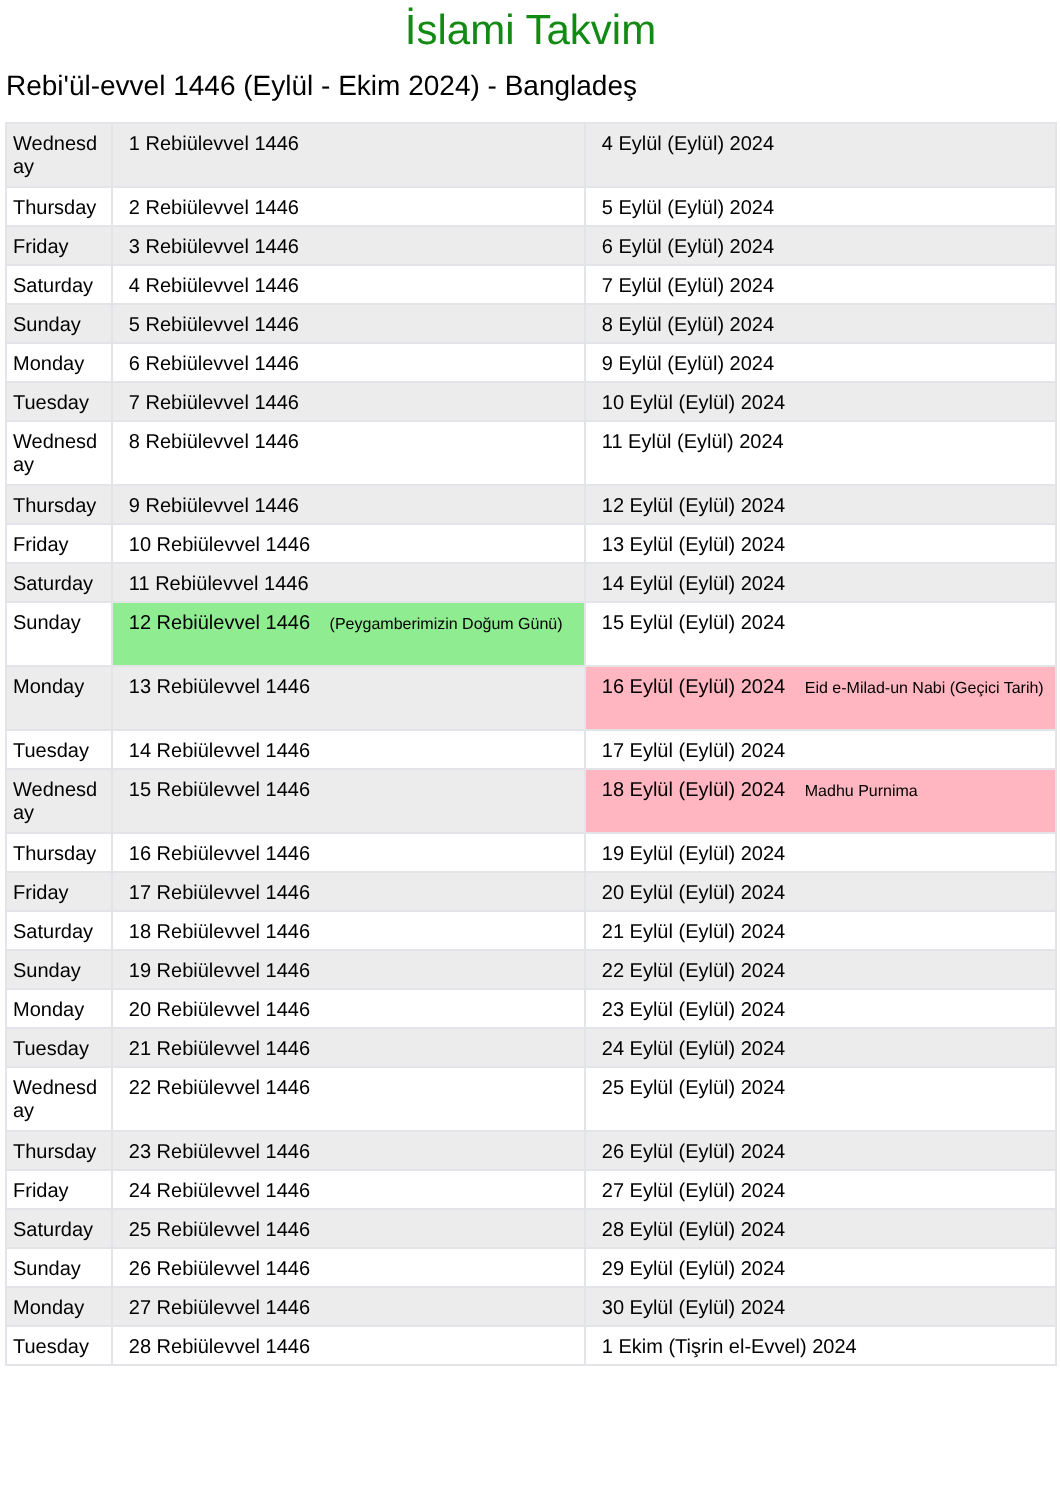İslami Takvim
Rebi'ül-evvel 1446 (Eylül - Ekim 2024) - Bangladeş
| Wednesd ay | 1 Rebiülevvel 1446 | 4 Eylül (Eylül) 2024 |
| Thursday | 2 Rebiülevvel 1446 | 5 Eylül (Eylül) 2024 |
| Friday | 3 Rebiülevvel 1446 | 6 Eylül (Eylül) 2024 |
| Saturday | 4 Rebiülevvel 1446 | 7 Eylül (Eylül) 2024 |
| Sunday | 5 Rebiülevvel 1446 | 8 Eylül (Eylül) 2024 |
| Monday | 6 Rebiülevvel 1446 | 9 Eylül (Eylül) 2024 |
| Tuesday | 7 Rebiülevvel 1446 | 10 Eylül (Eylül) 2024 |
| Wednesd ay | 8 Rebiülevvel 1446 | 11 Eylül (Eylül) 2024 |
| Thursday | 9 Rebiülevvel 1446 | 12 Eylül (Eylül) 2024 |
| Friday | 10 Rebiülevvel 1446 | 13 Eylül (Eylül) 2024 |
| Saturday | 11 Rebiülevvel 1446 | 14 Eylül (Eylül) 2024 |
| Sunday | 12 Rebiülevvel 1446 (Peygamberimizin Doğum Günü) | 15 Eylül (Eylül) 2024 |
| Monday | 13 Rebiülevvel 1446 | 16 Eylül (Eylül) 2024 Eid e-Milad-un Nabi (Geçici Tarih) |
| Tuesday | 14 Rebiülevvel 1446 | 17 Eylül (Eylül) 2024 |
| Wednesd ay | 15 Rebiülevvel 1446 | 18 Eylül (Eylül) 2024 Madhu Purnima |
| Thursday | 16 Rebiülevvel 1446 | 19 Eylül (Eylül) 2024 |
| Friday | 17 Rebiülevvel 1446 | 20 Eylül (Eylül) 2024 |
| Saturday | 18 Rebiülevvel 1446 | 21 Eylül (Eylül) 2024 |
| Sunday | 19 Rebiülevvel 1446 | 22 Eylül (Eylül) 2024 |
| Monday | 20 Rebiülevvel 1446 | 23 Eylül (Eylül) 2024 |
| Tuesday | 21 Rebiülevvel 1446 | 24 Eylül (Eylül) 2024 |
| Wednesd ay | 22 Rebiülevvel 1446 | 25 Eylül (Eylül) 2024 |
| Thursday | 23 Rebiülevvel 1446 | 26 Eylül (Eylül) 2024 |
| Friday | 24 Rebiülevvel 1446 | 27 Eylül (Eylül) 2024 |
| Saturday | 25 Rebiülevvel 1446 | 28 Eylül (Eylül) 2024 |
| Sunday | 26 Rebiülevvel 1446 | 29 Eylül (Eylül) 2024 |
| Monday | 27 Rebiülevvel 1446 | 30 Eylül (Eylül) 2024 |
| Tuesday | 28 Rebiülevvel 1446 | 1 Ekim (Tişrin el-Evvel) 2024 |